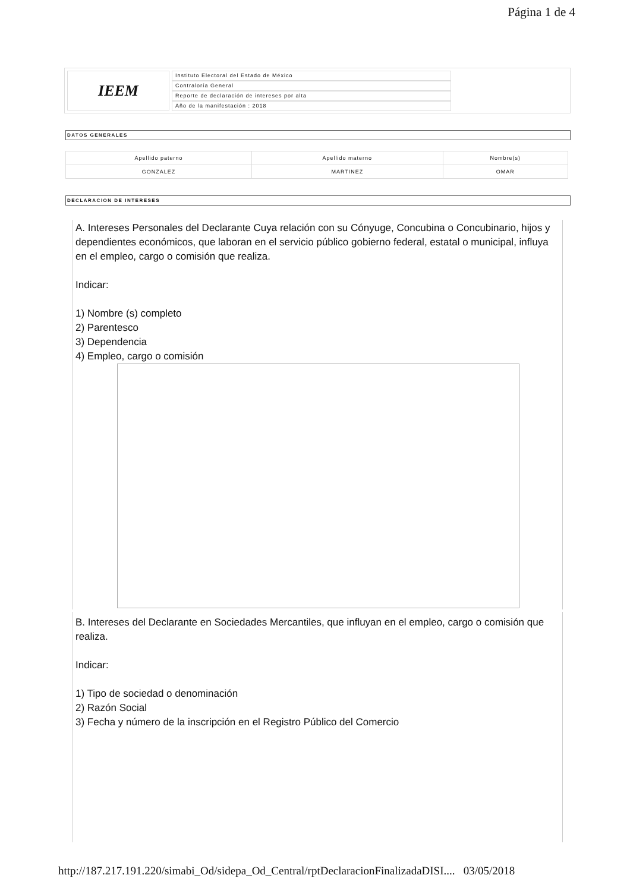Página 1 de 4
IEEM
Instituto Electoral del Estado de México
Contraloría General
Reporte de declaración de intereses por alta
Año de la manifestación : 2018
DATOS GENERALES
| Apellido paterno | Apellido materno | Nombre(s) |
| GONZALEZ | MARTINEZ | OMAR |
DECLARACION DE INTERESES
A. Intereses Personales del Declarante Cuya relación con su Cónyuge, Concubina o Concubinario, hijos y dependientes económicos, que laboran en el servicio público gobierno federal, estatal o municipal, influya en el empleo, cargo o comisión que realiza.
Indicar:
1) Nombre (s) completo
2) Parentesco
3) Dependencia
4) Empleo, cargo o comisión
B. Intereses del Declarante en Sociedades Mercantiles, que influyan en el empleo, cargo o comisión que realiza.
Indicar:
1) Tipo de sociedad o denominación
2) Razón Social
3) Fecha y número de la inscripción en el Registro Público del Comercio
http://187.217.191.220/simabi_Od/sidepa_Od_Central/rptDeclaracionFinalizadaDISI.... 03/05/2018